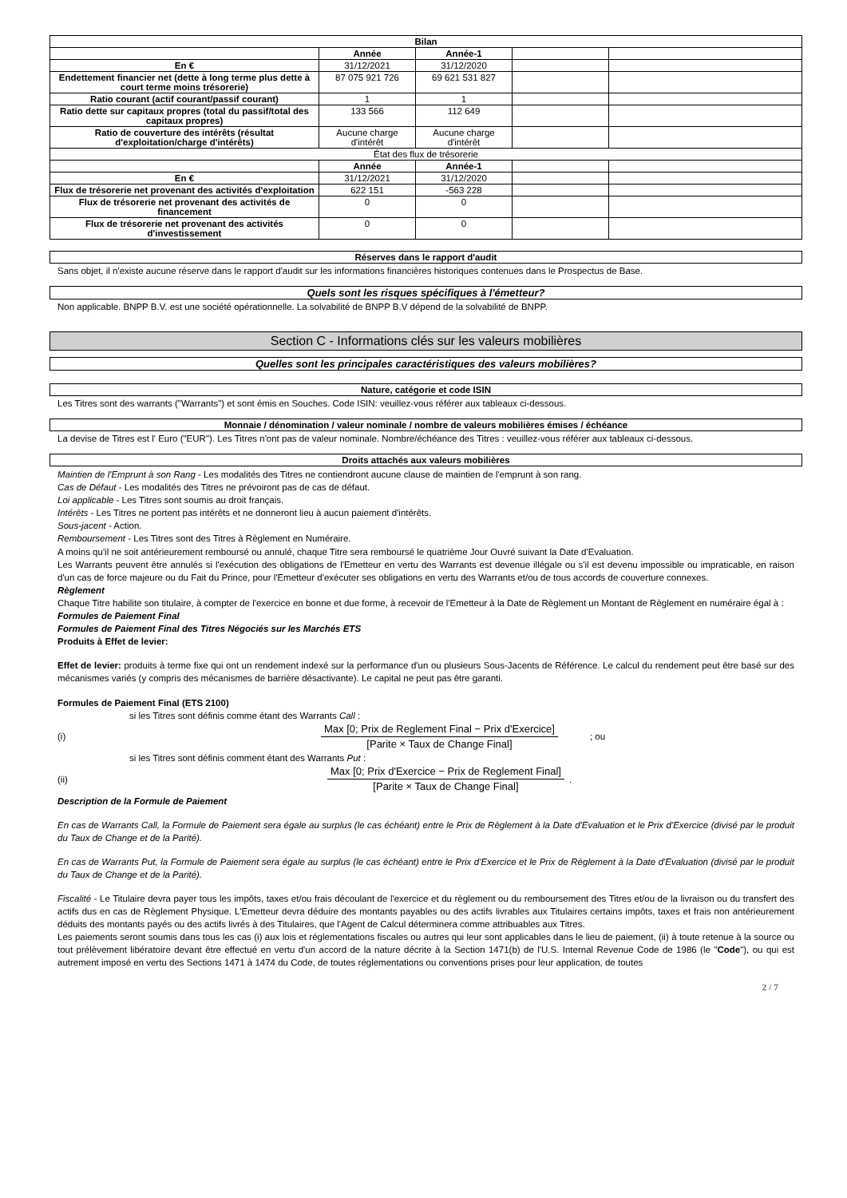| Bilan | | | | |
| --- | --- | --- | --- | --- |
| | Année | Année-1 | | |
| En € | 31/12/2021 | 31/12/2020 | | |
| Endettement financier net (dette à long terme plus dette à court terme moins trésorerie) | 87 075 921 726 | 69 621 531 827 | | |
| Ratio courant (actif courant/passif courant) | 1 | 1 | | |
| Ratio dette sur capitaux propres (total du passif/total des capitaux propres) | 133 566 | 112 649 | | |
| Ratio de couverture des intérêts (résultat d'exploitation/charge d'intérêts) | Aucune charge d'intérêt | Aucune charge d'intérêt | | |
| État des flux de trésorerie | | | | |
| | Année | Année-1 | | |
| En € | 31/12/2021 | 31/12/2020 | | |
| Flux de trésorerie net provenant des activités d'exploitation | 622 151 | -563 228 | | |
| Flux de trésorerie net provenant des activités de financement | 0 | 0 | | |
| Flux de trésorerie net provenant des activités d'investissement | 0 | 0 | | |
Réserves dans le rapport d'audit
Sans objet, il n'existe aucune réserve dans le rapport d'audit sur les informations financières historiques contenues dans le Prospectus de Base.
Quels sont les risques spécifiques à l'émetteur?
Non applicable. BNPP B.V. est une société opérationnelle. La solvabilité de BNPP B.V dépend de la solvabilité de BNPP.
Section C - Informations clés sur les valeurs mobilières
Quelles sont les principales caractéristiques des valeurs mobilières?
Nature, catégorie et code ISIN
Les Titres sont des warrants ("Warrants") et sont émis en Souches. Code ISIN: veuillez-vous référer aux tableaux ci-dessous.
Monnaie / dénomination / valeur nominale / nombre de valeurs mobilières émises / échéance
La devise de Titres est l' Euro ("EUR"). Les Titres n'ont pas de valeur nominale. Nombre/échéance des Titres : veuillez-vous référer aux tableaux ci-dessous.
Droits attachés aux valeurs mobilières
Maintien de l'Emprunt à son Rang - Les modalités des Titres ne contiendront aucune clause de maintien de l'emprunt à son rang.
Cas de Défaut - Les modalités des Titres ne prévoiront pas de cas de défaut.
Loi applicable - Les Titres sont soumis au droit français.
Intérêts - Les Titres ne portent pas intérêts et ne donneront lieu à aucun paiement d'intérêts.
Sous-jacent - Action.
Remboursement - Les Titres sont des Titres à Règlement en Numéraire.
A moins qu'il ne soit antérieurement remboursé ou annulé, chaque Titre sera remboursé le quatrième Jour Ouvré suivant la Date d'Evaluation.
Les Warrants peuvent être annulés si l'exécution des obligations de l'Emetteur en vertu des Warrants est devenue illégale ou s'il est devenu impossible ou impraticable, en raison d'un cas de force majeure ou du Fait du Prince, pour l'Emetteur d'exécuter ses obligations en vertu des Warrants et/ou de tous accords de couverture connexes.
Règlement
Chaque Titre habilite son titulaire, à compter de l'exercice en bonne et due forme, à recevoir de l'Emetteur à la Date de Règlement un Montant de Règlement en numéraire égal à :
Formules de Paiement Final
Formules de Paiement Final des Titres Négociés sur les Marchés ETS
Produits à Effet de levier:
Effet de levier: produits à terme fixe qui ont un rendement indexé sur la performance d'un ou plusieurs Sous-Jacents de Référence. Le calcul du rendement peut être basé sur des mécanismes variés (y compris des mécanismes de barrière désactivante). Le capital ne peut pas être garanti.
Formules de Paiement Final (ETS 2100)
si les Titres sont définis comme étant des Warrants Call :
(i) Max [0; Prix de Reglement Final − Prix d'Exercice] [Parite × Taux de Change Final]; ou
si les Titres sont définis comment étant des Warrants Put :
(ii) Max [0; Prix d'Exercice − Prix de Reglement Final] [Parite × Taux de Change Final].
Description de la Formule de Paiement
En cas de Warrants Call, la Formule de Paiement sera égale au surplus (le cas échéant) entre le Prix de Règlement à la Date d'Evaluation et le Prix d'Exercice (divisé par le produit du Taux de Change et de la Parité).
En cas de Warrants Put, la Formule de Paiement sera égale au surplus (le cas échéant) entre le Prix d'Exercice et le Prix de Règlement à la Date d'Evaluation (divisé par le produit du Taux de Change et de la Parité).
Fiscalité - Le Titulaire devra payer tous les impôts, taxes et/ou frais découlant de l'exercice et du règlement ou du remboursement des Titres et/ou de la livraison ou du transfert des actifs dus en cas de Règlement Physique. L'Emetteur devra déduire des montants payables ou des actifs livrables aux Titulaires certains impôts, taxes et frais non antérieurement déduits des montants payés ou des actifs livrés à des Titulaires, que l'Agent de Calcul déterminera comme attribuables aux Titres.
Les paiements seront soumis dans tous les cas (i) aux lois et réglementations fiscales ou autres qui leur sont applicables dans le lieu de paiement, (ii) à toute retenue à la source ou tout prélèvement libératoire devant être effectué en vertu d'un accord de la nature décrite à la Section 1471(b) de l'U.S. Internal Revenue Code de 1986 (le "Code"), ou qui est autrement imposé en vertu des Sections 1471 à 1474 du Code, de toutes réglementations ou conventions prises pour leur application, de toutes
2 / 7